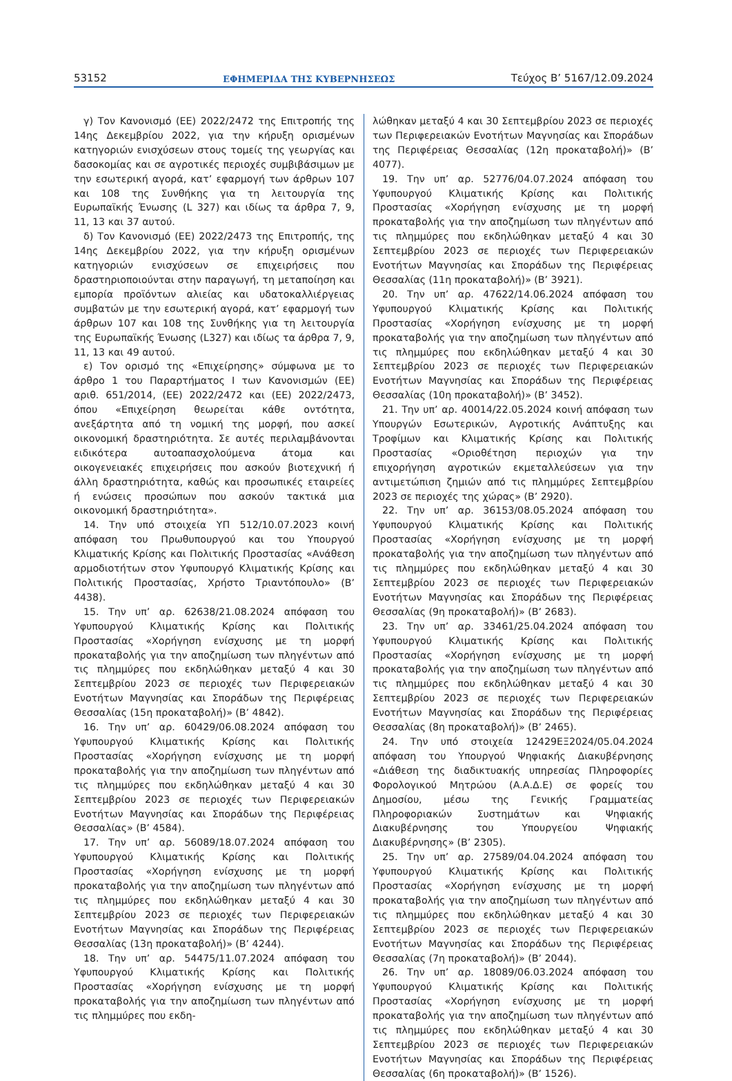53152 ΕΦΗΜΕΡΙΔΑ ΤΗΣ ΚΥΒΕΡΝΗΣΕΩΣ Τεύχος B’ 5167/12.09.2024
γ) Τον Κανονισμό (ΕΕ) 2022/2472 της Επιτροπής της 14ης Δεκεμβρίου 2022, για την κήρυξη ορισμένων κατηγοριών ενισχύσεων στους τομείς της γεωργίας και δασοκομίας και σε αγροτικές περιοχές συμβιβάσιμων με την εσωτερική αγορά, κατ’ εφαρμογή των άρθρων 107 και 108 της Συνθήκης για τη λειτουργία της Ευρωπαϊκής Ένωσης (L 327) και ιδίως τα άρθρα 7, 9, 11, 13 και 37 αυτού.
δ) Τον Κανονισμό (ΕΕ) 2022/2473 της Επιτροπής, της 14ης Δεκεμβρίου 2022, για την κήρυξη ορισμένων κατηγοριών ενισχύσεων σε επιχειρήσεις που δραστηριοποιούνται στην παραγωγή, τη μεταποίηση και εμπορία προϊόντων αλιείας και υδατοκαλλιέργειας συμβατών με την εσωτερική αγορά, κατ’ εφαρμογή των άρθρων 107 και 108 της Συνθήκης για τη λειτουργία της Ευρωπαϊκής Ένωσης (L327) και ιδίως τα άρθρα 7, 9, 11, 13 και 49 αυτού.
ε) Τον ορισμό της «Επιχείρησης» σύμφωνα με το άρθρο 1 του Παραρτήματος Ι των Κανονισμών (ΕΕ) αριθ. 651/2014, (ΕΕ) 2022/2472 και (ΕΕ) 2022/2473, όπου «Επιχείρηση θεωρείται κάθε οντότητα, ανεξάρτητα από τη νομική της μορφή, που ασκεί οικονομική δραστηριότητα. Σε αυτές περιλαμβάνονται ειδικότερα αυτοαπασχολούμενα άτομα και οικογενειακές επιχειρήσεις που ασκούν βιοτεχνική ή άλλη δραστηριότητα, καθώς και προσωπικές εταιρείες ή ενώσεις προσώπων που ασκούν τακτικά μια οικονομική δραστηριότητα».
14. Την υπό στοιχεία ΥΠ 512/10.07.2023 κοινή απόφαση του Πρωθυπουργού και του Υπουργού Κλιματικής Κρίσης και Πολιτικής Προστασίας «Ανάθεση αρμοδιοτήτων στον Υφυπουργό Κλιματικής Κρίσης και Πολιτικής Προστασίας, Χρήστο Τριαντόπουλο» (Β’ 4438).
15. Την υπ’ αρ. 62638/21.08.2024 απόφαση του Υφυπουργού Κλιματικής Κρίσης και Πολιτικής Προστασίας «Χορήγηση ενίσχυσης με τη μορφή προκαταβολής για την αποζημίωση των πληγέντων από τις πλημμύρες που εκδηλώθηκαν μεταξύ 4 και 30 Σεπτεμβρίου 2023 σε περιοχές των Περιφερειακών Ενοτήτων Μαγνησίας και Σποράδων της Περιφέρειας Θεσσαλίας (15η προκαταβολή)» (Β’ 4842).
16. Την υπ’ αρ. 60429/06.08.2024 απόφαση του Υφυπουργού Κλιματικής Κρίσης και Πολιτικής Προστασίας «Χορήγηση ενίσχυσης με τη μορφή προκαταβολής για την αποζημίωση των πληγέντων από τις πλημμύρες που εκδηλώθηκαν μεταξύ 4 και 30 Σεπτεμβρίου 2023 σε περιοχές των Περιφερειακών Ενοτήτων Μαγνησίας και Σποράδων της Περιφέρειας Θεσσαλίας» (Β’ 4584).
17. Την υπ’ αρ. 56089/18.07.2024 απόφαση του Υφυπουργού Κλιματικής Κρίσης και Πολιτικής Προστασίας «Χορήγηση ενίσχυσης με τη μορφή προκαταβολής για την αποζημίωση των πληγέντων από τις πλημμύρες που εκδηλώθηκαν μεταξύ 4 και 30 Σεπτεμβρίου 2023 σε περιοχές των Περιφερειακών Ενοτήτων Μαγνησίας και Σποράδων της Περιφέρειας Θεσσαλίας (13η προκαταβολή)» (Β’ 4244).
18. Την υπ’ αρ. 54475/11.07.2024 απόφαση του Υφυπουργού Κλιματικής Κρίσης και Πολιτικής Προστασίας «Χορήγηση ενίσχυσης με τη μορφή προκαταβολής για την αποζημίωση των πληγέντων από τις πλημμύρες που εκδη-
λώθηκαν μεταξύ 4 και 30 Σεπτεμβρίου 2023 σε περιοχές των Περιφερειακών Ενοτήτων Μαγνησίας και Σποράδων της Περιφέρειας Θεσσαλίας (12η προκαταβολή)» (Β’ 4077).
19. Την υπ’ αρ. 52776/04.07.2024 απόφαση του Υφυπουργού Κλιματικής Κρίσης και Πολιτικής Προστασίας «Χορήγηση ενίσχυσης με τη μορφή προκαταβολής για την αποζημίωση των πληγέντων από τις πλημμύρες που εκδηλώθηκαν μεταξύ 4 και 30 Σεπτεμβρίου 2023 σε περιοχές των Περιφερειακών Ενοτήτων Μαγνησίας και Σποράδων της Περιφέρειας Θεσσαλίας (11η προκαταβολή)» (Β’ 3921).
20. Την υπ’ αρ. 47622/14.06.2024 απόφαση του Υφυπουργού Κλιματικής Κρίσης και Πολιτικής Προστασίας «Χορήγηση ενίσχυσης με τη μορφή προκαταβολής για την αποζημίωση των πληγέντων από τις πλημμύρες που εκδηλώθηκαν μεταξύ 4 και 30 Σεπτεμβρίου 2023 σε περιοχές των Περιφερειακών Ενοτήτων Μαγνησίας και Σποράδων της Περιφέρειας Θεσσαλίας (10η προκαταβολή)» (Β’ 3452).
21. Την υπ’ αρ. 40014/22.05.2024 κοινή απόφαση των Υπουργών Εσωτερικών, Αγροτικής Ανάπτυξης και Τροφίμων και Κλιματικής Κρίσης και Πολιτικής Προστασίας «Οριοθέτηση περιοχών για την επιχορήγηση αγροτικών εκμεταλλεύσεων για την αντιμετώπιση ζημιών από τις πλημμύρες Σεπτεμβρίου 2023 σε περιοχές της χώρας» (Β’ 2920).
22. Την υπ’ αρ. 36153/08.05.2024 απόφαση του Υφυπουργού Κλιματικής Κρίσης και Πολιτικής Προστασίας «Χορήγηση ενίσχυσης με τη μορφή προκαταβολής για την αποζημίωση των πληγέντων από τις πλημμύρες που εκδηλώθηκαν μεταξύ 4 και 30 Σεπτεμβρίου 2023 σε περιοχές των Περιφερειακών Ενοτήτων Μαγνησίας και Σποράδων της Περιφέρειας Θεσσαλίας (9η προκαταβολή)» (Β’ 2683).
23. Την υπ’ αρ. 33461/25.04.2024 απόφαση του Υφυπουργού Κλιματικής Κρίσης και Πολιτικής Προστασίας «Χορήγηση ενίσχυσης με τη μορφή προκαταβολής για την αποζημίωση των πληγέντων από τις πλημμύρες που εκδηλώθηκαν μεταξύ 4 και 30 Σεπτεμβρίου 2023 σε περιοχές των Περιφερειακών Ενοτήτων Μαγνησίας και Σποράδων της Περιφέρειας Θεσσαλίας (8η προκαταβολή)» (Β’ 2465).
24. Την υπό στοιχεία 12429ΕΞ2024/05.04.2024 απόφαση του Υπουργού Ψηφιακής Διακυβέρνησης «Διάθεση της διαδικτυακής υπηρεσίας Πληροφορίες Φορολογικού Μητρώου (Α.Α.Δ.Ε) σε φορείς του Δημοσίου, μέσω της Γενικής Γραμματείας Πληροφοριακών Συστημάτων και Ψηφιακής Διακυβέρνησης του Υπουργείου Ψηφιακής Διακυβέρνησης» (Β’ 2305).
25. Την υπ’ αρ. 27589/04.04.2024 απόφαση του Υφυπουργού Κλιματικής Κρίσης και Πολιτικής Προστασίας «Χορήγηση ενίσχυσης με τη μορφή προκαταβολής για την αποζημίωση των πληγέντων από τις πλημμύρες που εκδηλώθηκαν μεταξύ 4 και 30 Σεπτεμβρίου 2023 σε περιοχές των Περιφερειακών Ενοτήτων Μαγνησίας και Σποράδων της Περιφέρειας Θεσσαλίας (7η προκαταβολή)» (Β’ 2044).
26. Την υπ’ αρ. 18089/06.03.2024 απόφαση του Υφυπουργού Κλιματικής Κρίσης και Πολιτικής Προστασίας «Χορήγηση ενίσχυσης με τη μορφή προκαταβολής για την αποζημίωση των πληγέντων από τις πλημμύρες που εκδηλώθηκαν μεταξύ 4 και 30 Σεπτεμβρίου 2023 σε περιοχές των Περιφερειακών Ενοτήτων Μαγνησίας και Σποράδων της Περιφέρειας Θεσσαλίας (6η προκαταβολή)» (Β’ 1526).